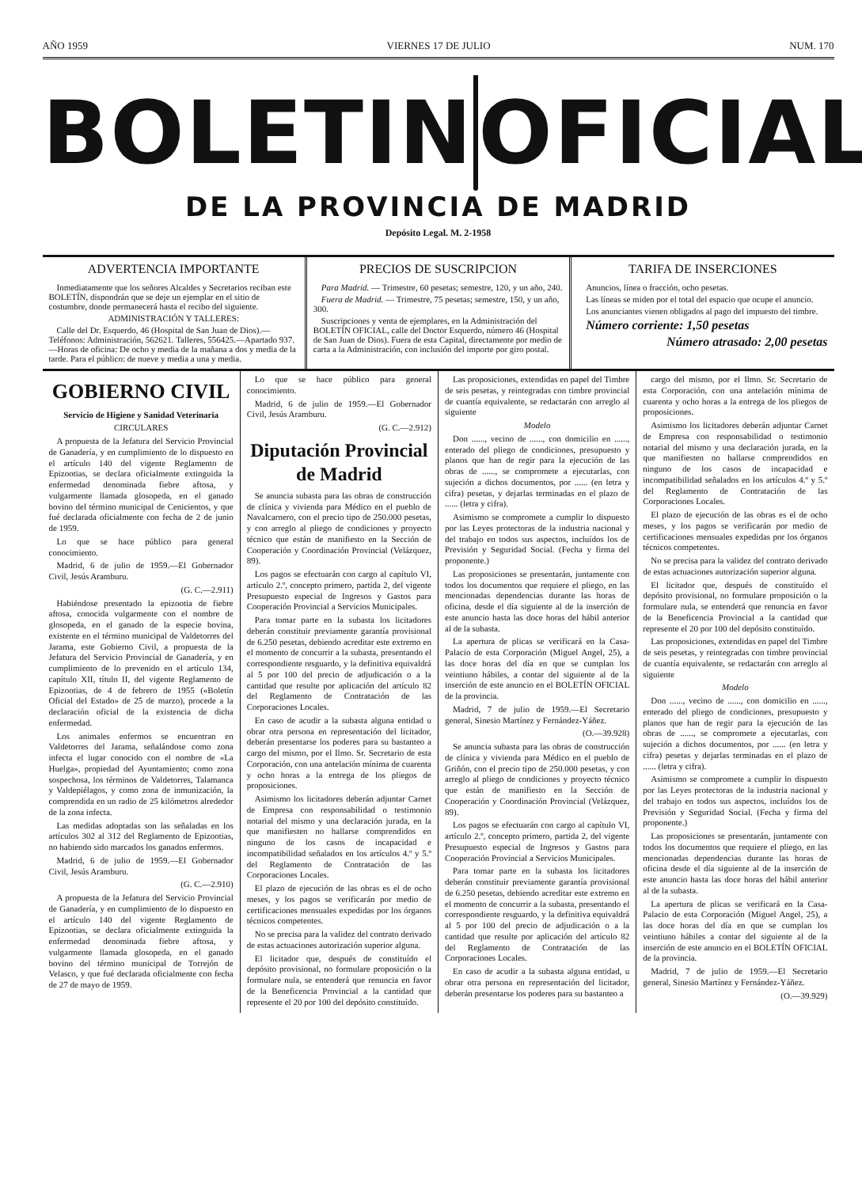AÑO 1959 VIERNES 17 DE JULIO NUM. 170
BOLETIN OFICIAL
DE LA PROVINCIA DE MADRID
Depósito Legal. M. 2-1958
ADVERTENCIA IMPORTANTE
Inmediatamente que los señores Alcaldes y Secretarios reciban este BOLETÍN, dispondrán que se deje un ejemplar en el sitio de costumbre, donde permanecerá hasta el recibo del siguiente.
ADMINISTRACIÓN Y TALLERES:
Calle del Dr. Esquerdo, 46 (Hospital de San Juan de Dios).—Teléfonos: Administración, 562621. Talleres, 556425.—Apartado 937.—Horas de oficina: De ocho y media de la mañana a dos y media de la tarde. Para el público: de nueve y media a una y media.
PRECIOS DE SUSCRIPCION
Para Madrid. — Trimestre, 60 pesetas; semestre, 120, y un año, 240.
Fuera de Madrid. — Trimestre, 75 pesetas; semestre, 150, y un año, 300.
Suscripciones y venta de ejemplares, en la Administración del BOLETÍN OFICIAL, calle del Doctor Esquerdo, número 46 (Hospital de San Juan de Dios). Fuera de esta Capital, directamente por medio de carta a la Administración, con inclusión del importe por giro postal.
TARIFA DE INSERCIONES
Anuncios, línea o fracción, ocho pesetas.
Las líneas se miden por el total del espacio que ocupe el anuncio.
Los anunciantes vienen obligados al pago del impuesto del timbre.
Número corriente: 1,50 pesetas
Número atrasado: 2,00 pesetas
GOBIERNO CIVIL
Servicio de Higiene y Sanidad Veterinaria
CIRCULARES
A propuesta de la Jefatura del Servicio Provincial de Ganadería, y en cumplimiento de lo dispuesto en el artículo 140 del vigente Reglamento de Epizootias, se declara oficialmente extinguida la enfermedad denominada fiebre aftosa, y vulgarmente llamada glosopeda, en el ganado bovino del término municipal de Cenicientos, y que fué declarada oficialmente con fecha de 2 de junio de 1959.
Lo que se hace público para general conocimiento.
Madrid, 6 de julio de 1959.—El Gobernador Civil, Jesús Aramburu.
(G. C.—2.911)
Habiéndose presentado la epizootia de fiebre aftosa, conocida vulgarmente con el nombre de glosopeda, en el ganado de la especie bovina, existente en el término municipal de Valdetorres del Jarama, este Gobierno Civil, a propuesta de la Jefatura del Servicio Provincial de Ganadería, y en cumplimiento de lo prevenido en el artículo 134, capítulo XII, título II, del vigente Reglamento de Epizootias, de 4 de febrero de 1955 («Boletín Oficial del Estado» de 25 de marzo), procede a la declaración oficial de la existencia de dicha enfermedad.
Los animales enfermos se encuentran en Valdetorres del Jarama, señalándose como zona infecta el lugar conocido con el nombre de «La Huelga», propiedad del Ayuntamiento; como zona sospechosa, los términos de Valdetorres, Talamanca y Valdepiélagos, y como zona de inmunización, la comprendida en un radio de 25 kilómetros alrededor de la zona infecta.
Las medidas adoptadas son las señaladas en los artículos 302 al 312 del Reglamento de Epizootias, no habiendo sido marcados los ganados enfermos.
Madrid, 6 de julio de 1959.—El Gobernador Civil, Jesús Aramburu.
(G. C.—2.910)
A propuesta de la Jefatura del Servicio Provincial de Ganadería, y en cumplimiento de lo dispuesto en el artículo 140 del vigente Reglamento de Epizootias, se declara oficialmente extinguida la enfermedad denominada fiebre aftosa, y vulgarmente llamada glosopeda, en el ganado bovino del término municipal de Torrejón de Velasco, y que fué declarada oficialmente con fecha de 27 de mayo de 1959.
Lo que se hace público para general conocimiento.
Madrid, 6 de julio de 1959.—El Gobernador Civil, Jesús Aramburu.
(G. C.—2.912)
Diputación Provincial de Madrid
Se anuncia subasta para las obras de construcción de clínica y vivienda para Médico en el pueblo de Navalcarnero, con el precio tipo de 250.000 pesetas, y con arreglo al pliego de condiciones y proyecto técnico que están de manifiesto en la Sección de Cooperación y Coordinación Provincial (Velázquez, 89).
Los pagos se efectuarán con cargo al capítulo VI, artículo 2.º, concepto primero, partida 2, del vigente Presupuesto especial de Ingresos y Gastos para Cooperación Provincial a Servicios Municipales.
Para tomar parte en la subasta los licitadores deberán constituir previamente garantía provisional de 6.250 pesetas, debiendo acreditar este extremo en el momento de concurrir a la subasta, presentando el correspondiente resguardo, y la definitiva equivaldrá al 5 por 100 del precio de adjudicación o a la cantidad que resulte por aplicación del artículo 82 del Reglamento de Contratación de las Corporaciones Locales.
En caso de acudir a la subasta alguna entidad u obrar otra persona en representación del licitador, deberán presentarse los poderes para su bastanteo a cargo del mismo, por el Ilmo. Sr. Secretario de esta Corporación, con una antelación mínima de cuarenta y ocho horas a la entrega de los pliegos de proposiciones.
Asimismo los licitadores deberán adjuntar Carnet de Empresa con responsabilidad o testimonio notarial del mismo y una declaración jurada, en la que manifiesten no hallarse comprendidos en ninguno de los casos de incapacidad e incompatibilidad señalados en los artículos 4.º y 5.º del Reglamento de Contratación de las Corporaciones Locales.
El plazo de ejecución de las obras es el de ocho meses, y los pagos se verificarán por medio de certificaciones mensuales expedidas por los órganos técnicos competentes.
No se precisa para la validez del contrato derivado de estas actuaciones autorización superior alguna.
El licitador que, después de constituído el depósito provisional, no formulare proposición o la formulare nula, se entenderá que renuncia en favor de la Beneficencia Provincial a la cantidad que represente el 20 por 100 del depósito constituído.
Las proposiciones, extendidas en papel del Timbre de seis pesetas, y reintegradas con timbre provincial de cuantía equivalente, se redactarán con arreglo al siguiente
Modelo
Don ......, vecino de ......, con domicilio en ......, enterado del pliego de condiciones, presupuesto y planos que han de regir para la ejecución de las obras de ......, se compromete a ejecutarlas, con sujeción a dichos documentos, por ...... (en letra y cifra) pesetas, y dejarlas terminadas en el plazo de ...... (letra y cifra).
Asimismo se compromete a cumplir lo dispuesto por las Leyes protectoras de la industria nacional y del trabajo en todos sus aspectos, incluídos los de Previsión y Seguridad Social. (Fecha y firma del proponente.)
Las proposiciones se presentarán, juntamente con todos los documentos que requiere el pliego, en las mencionadas dependencias durante las horas de oficina, desde el día siguiente al de la inserción de este anuncio hasta las doce horas del hábil anterior al de la subasta.
La apertura de plicas se verificará en la Casa-Palacio de esta Corporación (Miguel Angel, 25), a las doce horas del día en que se cumplan los veintiuno hábiles, a contar del siguiente al de la inserción de este anuncio en el BOLETÍN OFICIAL de la provincia.
Madrid, 7 de julio de 1959.—El Secretario general, Sinesio Martínez y Fernández-Yáñez.
(O.—39.928)
Se anuncia subasta para las obras de construcción de clínica y vivienda para Médico en el pueblo de Griñón, con el precio tipo de 250.000 pesetas, y con arreglo al pliego de condiciones y proyecto técnico que están de manifiesto en la Sección de Cooperación y Coordinación Provincial (Velázquez, 89).
Los pagos se efectuarán con cargo al capítulo VI, artículo 2.º, concepto primero, partida 2, del vigente Presupuesto especial de Ingresos y Gastos para Cooperación Provincial a Servicios Municipales.
Para tomar parte en la subasta los licitadores deberán constituir previamente garantía provisional de 6.250 pesetas, debiendo acreditar este extremo en el momento de concurrir a la subasta, presentando el correspondiente resguardo, y la definitiva equivaldrá al 5 por 100 del precio de adjudicación o a la cantidad que resulte por aplicación del artículo 82 del Reglamento de Contratación de las Corporaciones Locales.
En caso de acudir a la subasta alguna entidad, u obrar otra persona en representación del licitador, deberán presentarse los poderes para su bastanteo a
cargo del mismo, por el Ilmo. Sr. Secretario de esta Corporación, con una antelación mínima de cuarenta y ocho horas a la entrega de los pliegos de proposiciones.
Asimismo los licitadores deberán adjuntar Carnet de Empresa con responsabilidad o testimonio notarial del mismo y una declaración jurada, en la que manifiesten no hallarse comprendidos en ninguno de los casos de incapacidad e incompatibilidad señalados en los artículos 4.º y 5.º del Reglamento de Contratación de las Corporaciones Locales.
El plazo de ejecución de las obras es el de ocho meses, y los pagos se verificarán por medio de certificaciones mensuales expedidas por los órganos técnicos competentes.
No se precisa para la validez del contrato derivado de estas actuaciones autorización superior alguna.
El licitador que, después de constituído el depósito provisional, no formulare proposición o la formulare nula, se entenderá que renuncia en favor de la Beneficencia Provincial a la cantidad que represente el 20 por 100 del depósito constituído.
Las proposiciones, extendidas en papel del Timbre de seis pesetas, y reintegradas con timbre provincial de cuantía equivalente, se redactarán con arreglo al siguiente
Modelo
Don ......, vecino de ......, con domicilio en ......, enterado del pliego de condiciones, presupuesto y planos que han de regir para la ejecución de las obras de ......, se compromete a ejecutarlas, con sujeción a dichos documentos, por ...... (en letra y cifra) pesetas y dejarlas terminadas en el plazo de ...... (letra y cifra).
Asimismo se compromete a cumplir lo dispuesto por las Leyes protectoras de la industria nacional y del trabajo en todos sus aspectos, incluídos los de Previsión y Seguridad Social. (Fecha y firma del proponente.)
Las proposiciones se presentarán, juntamente con todos los documentos que requiere el pliego, en las mencionadas dependencias durante las horas de oficina desde el día siguiente al de la inserción de este anuncio hasta las doce horas del hábil anterior al de la subasta.
La apertura de plicas se verificará en la Casa-Palacio de esta Corporación (Miguel Angel, 25), a las doce horas del día en que se cumplan los veintiuno hábiles a contar del siguiente al de la inserción de este anuncio en el BOLETÍN OFICIAL de la provincia.
Madrid, 7 de julio de 1959.—El Secretario general, Sinesio Martínez y Fernández-Yáñez.
(O.—39.929)